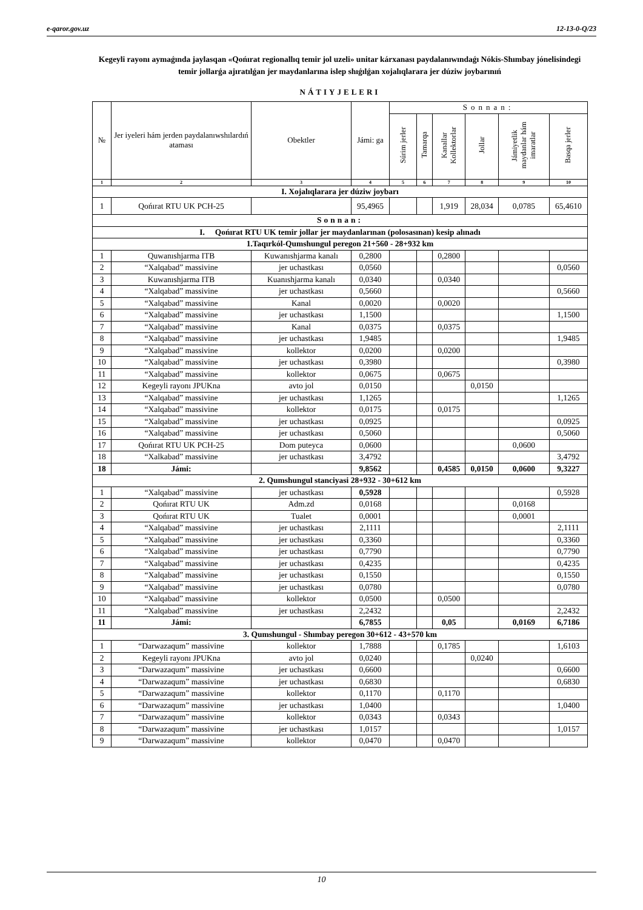e-qaror.gov.uz 12-13-0-Q/23
Kegeyli rayonı aymaǵında jaylasqan «Qońırat regionallıq temir jol uzeli» unitar kárxanası paydalanıwındaǵı Nókis-Shımbay jónelisindegi temir jollarǵa ajıratılǵan jer maydanlarına islep shıǵılǵan xojalıqlarara jer dúziw joybarınıń
NÁTIYJELERI
| № | Jer iyeleri hám jerden paydalanıwshılardıń ataması | Obektler | Jámi: ga | Sonnan: | | | | | |
| --- | --- | --- | --- | --- | --- | --- | --- | --- | --- |
| | | | | Súrim jerler | Tamarqa | Kanallar Kollektorlar | Jollar | Jámiyetlik maydanlar hám imaratlar | Basqa jerler |
| 1 | 2 | 3 | 4 | 5 | 6 | 7 | 8 | 9 | 10 |
| I. Xojalıqlarara jer dúziw joybarı | | | | | | | | | |
| 1 | Qońırat RTU UK PCH-25 | | 95,4965 | | | 1,919 | 28,034 | 0,0785 | 65,4610 |
| Sonnan: | | | | | | | | | |
| I. Qońırat RTU UK temir jollar jer maydanlarınan (polosasınan) kesip alınadı | | | | | | | | | |
| 1.Taqırkól-Qumshungul peregon 21+560 - 28+932 km | | | | | | | | | |
| 1 | Quwanıshjarma ITB | Kuwanıshjarma kanalı | 0,2800 | | | 0,2800 | | | |
| 2 | “Xalqabad” massivine | jer uchastkası | 0,0560 | | | | | | 0,0560 |
| 3 | Kuwanıshjarma ITB | Kuanıshjarma kanalı | 0,0340 | | | 0,0340 | | | |
| 4 | “Xalqabad” massivine | jer uchastkası | 0,5660 | | | | | | 0,5660 |
| 5 | “Xalqabad” massivine | Kanal | 0,0020 | | | 0,0020 | | | |
| 6 | “Xalqabad” massivine | jer uchastkası | 1,1500 | | | | | | 1,1500 |
| 7 | “Xalqabad” massivine | Kanal | 0,0375 | | | 0,0375 | | | |
| 8 | “Xalqabad” massivine | jer uchastkası | 1,9485 | | | | | | 1,9485 |
| 9 | “Xalqabad” massivine | kollektor | 0,0200 | | | 0,0200 | | | |
| 10 | “Xalqabad” massivine | jer uchastkası | 0,3980 | | | | | | 0,3980 |
| 11 | “Xalqabad” massivine | kollektor | 0,0675 | | | 0,0675 | | | |
| 12 | Kegeyli rayonı JPUKna | avto jol | 0,0150 | | | | 0,0150 | | |
| 13 | “Xalqabad” massivine | jer uchastkası | 1,1265 | | | | | | 1,1265 |
| 14 | “Xalqabad” massivine | kollektor | 0,0175 | | | 0,0175 | | | |
| 15 | “Xalqabad” massivine | jer uchastkası | 0,0925 | | | | | | 0,0925 |
| 16 | “Xalqabad” massivine | jer uchastkası | 0,5060 | | | | | | 0,5060 |
| 17 | Qońırat RTU UK PCH-25 | Dom puteyca | 0,0600 | | | | | 0,0600 | |
| 18 | “Xalkabad” massivine | jer uchastkası | 3,4792 | | | | | | 3,4792 |
| 18 | Jámi: | | 9,8562 | | | 0,4585 | 0,0150 | 0,0600 | 9,3227 |
| 2. Qumshungul stanciyasi 28+932 - 30+612 km | | | | | | | | | |
| 1 | “Xalqabad” massivine | jer uchastkası | 0,5928 | | | | | | 0,5928 |
| 2 | Qońırat RTU UK | Adm.zd | 0,0168 | | | | | 0,0168 | |
| 3 | Qońırat RTU UK | Tualet | 0,0001 | | | | | 0,0001 | |
| 4 | “Xalqabad” massivine | jer uchastkası | 2,1111 | | | | | | 2,1111 |
| 5 | “Xalqabad” massivine | jer uchastkası | 0,3360 | | | | | | 0,3360 |
| 6 | “Xalqabad” massivine | jer uchastkası | 0,7790 | | | | | | 0,7790 |
| 7 | “Xalqabad” massivine | jer uchastkası | 0,4235 | | | | | | 0,4235 |
| 8 | “Xalqabad” massivine | jer uchastkası | 0,1550 | | | | | | 0,1550 |
| 9 | “Xalqabad” massivine | jer uchastkası | 0,0780 | | | | | | 0,0780 |
| 10 | “Xalqabad” massivine | kollektor | 0,0500 | | | 0,0500 | | | |
| 11 | “Xalqabad” massivine | jer uchastkası | 2,2432 | | | | | | 2,2432 |
| 11 | Jámi: | | 6,7855 | | | 0,05 | | 0,0169 | 6,7186 |
| 3. Qumshungul - Shımbay peregon 30+612 - 43+570 km | | | | | | | | | |
| 1 | “Darwazaqum” massivine | kollektor | 1,7888 | | | 0,1785 | | | 1,6103 |
| 2 | Kegeyli rayonı JPUKna | avto jol | 0,0240 | | | | 0,0240 | | |
| 3 | “Darwazaqum” massivine | jer uchastkası | 0,6600 | | | | | | 0,6600 |
| 4 | “Darwazaqum” massivine | jer uchastkası | 0,6830 | | | | | | 0,6830 |
| 5 | “Darwazaqum” massivine | kollektor | 0,1170 | | | 0,1170 | | | |
| 6 | “Darwazaqum” massivine | jer uchastkası | 1,0400 | | | | | | 1,0400 |
| 7 | “Darwazaqum” massivine | kollektor | 0,0343 | | | 0,0343 | | | |
| 8 | “Darwazaqum” massivine | jer uchastkası | 1,0157 | | | | | | 1,0157 |
| 9 | “Darwazaqum” massivine | kollektor | 0,0470 | | | 0,0470 | | | |
10